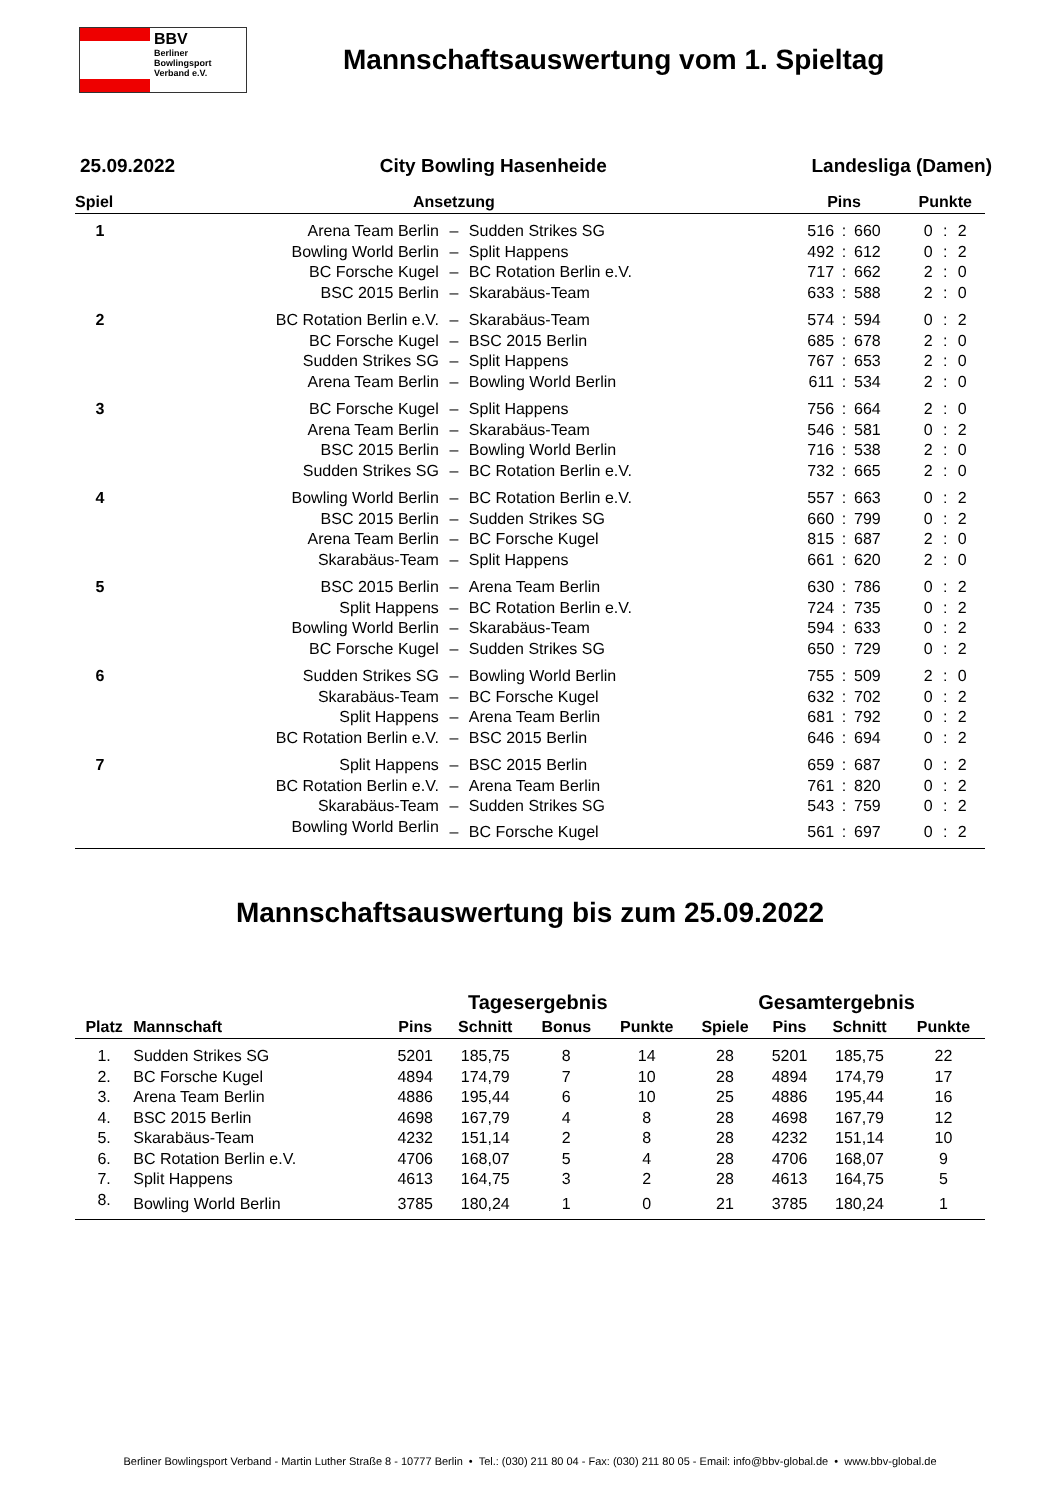BBV
Berliner
Bowlingsport
Verband e.V.
Mannschaftsauswertung vom 1. Spieltag
25.09.2022 City Bowling Hasenheide Landesliga (Damen)
| Spiel | Ansetzung | | | Pins | | | Punkte | | |
| --- | --- | --- | --- | --- | --- | --- | --- | --- | --- |
| 1 | Arena Team Berlin | – | Sudden Strikes SG | 516 | : | 660 | 0 | : | 2 |
| | Bowling World Berlin | – | Split Happens | 492 | : | 612 | 0 | : | 2 |
| | BC Forsche Kugel | – | BC Rotation Berlin e.V. | 717 | : | 662 | 2 | : | 0 |
| | BSC 2015 Berlin | – | Skarabäus-Team | 633 | : | 588 | 2 | : | 0 |
| 2 | BC Rotation Berlin e.V. | – | Skarabäus-Team | 574 | : | 594 | 0 | : | 2 |
| | BC Forsche Kugel | – | BSC 2015 Berlin | 685 | : | 678 | 2 | : | 0 |
| | Sudden Strikes SG | – | Split Happens | 767 | : | 653 | 2 | : | 0 |
| | Arena Team Berlin | – | Bowling World Berlin | 611 | : | 534 | 2 | : | 0 |
| 3 | BC Forsche Kugel | – | Split Happens | 756 | : | 664 | 2 | : | 0 |
| | Arena Team Berlin | – | Skarabäus-Team | 546 | : | 581 | 0 | : | 2 |
| | BSC 2015 Berlin | – | Bowling World Berlin | 716 | : | 538 | 2 | : | 0 |
| | Sudden Strikes SG | – | BC Rotation Berlin e.V. | 732 | : | 665 | 2 | : | 0 |
| 4 | Bowling World Berlin | – | BC Rotation Berlin e.V. | 557 | : | 663 | 0 | : | 2 |
| | BSC 2015 Berlin | – | Sudden Strikes SG | 660 | : | 799 | 0 | : | 2 |
| | Arena Team Berlin | – | BC Forsche Kugel | 815 | : | 687 | 2 | : | 0 |
| | Skarabäus-Team | – | Split Happens | 661 | : | 620 | 2 | : | 0 |
| 5 | BSC 2015 Berlin | – | Arena Team Berlin | 630 | : | 786 | 0 | : | 2 |
| | Split Happens | – | BC Rotation Berlin e.V. | 724 | : | 735 | 0 | : | 2 |
| | Bowling World Berlin | – | Skarabäus-Team | 594 | : | 633 | 0 | : | 2 |
| | BC Forsche Kugel | – | Sudden Strikes SG | 650 | : | 729 | 0 | : | 2 |
| 6 | Sudden Strikes SG | – | Bowling World Berlin | 755 | : | 509 | 2 | : | 0 |
| | Skarabäus-Team | – | BC Forsche Kugel | 632 | : | 702 | 0 | : | 2 |
| | Split Happens | – | Arena Team Berlin | 681 | : | 792 | 0 | : | 2 |
| | BC Rotation Berlin e.V. | – | BSC 2015 Berlin | 646 | : | 694 | 0 | : | 2 |
| 7 | Split Happens | – | BSC 2015 Berlin | 659 | : | 687 | 0 | : | 2 |
| | BC Rotation Berlin e.V. | – | Arena Team Berlin | 761 | : | 820 | 0 | : | 2 |
| | Skarabäus-Team | – | Sudden Strikes SG | 543 | : | 759 | 0 | : | 2 |
| | Bowling World Berlin | – | BC Forsche Kugel | 561 | : | 697 | 0 | : | 2 |
Mannschaftsauswertung bis zum 25.09.2022
| | | Tagesergebnis | | | | Gesamtergebnis | | | |
| --- | --- | --- | --- | --- | --- | --- | --- | --- | --- |
| Platz | Mannschaft | Pins | Schnitt | Bonus | Punkte | Spiele | Pins | Schnitt | Punkte |
| 1. | Sudden Strikes SG | 5201 | 185,75 | 8 | 14 | 28 | 5201 | 185,75 | 22 |
| 2. | BC Forsche Kugel | 4894 | 174,79 | 7 | 10 | 28 | 4894 | 174,79 | 17 |
| 3. | Arena Team Berlin | 4886 | 195,44 | 6 | 10 | 25 | 4886 | 195,44 | 16 |
| 4. | BSC 2015 Berlin | 4698 | 167,79 | 4 | 8 | 28 | 4698 | 167,79 | 12 |
| 5. | Skarabäus-Team | 4232 | 151,14 | 2 | 8 | 28 | 4232 | 151,14 | 10 |
| 6. | BC Rotation Berlin e.V. | 4706 | 168,07 | 5 | 4 | 28 | 4706 | 168,07 | 9 |
| 7. | Split Happens | 4613 | 164,75 | 3 | 2 | 28 | 4613 | 164,75 | 5 |
| 8. | Bowling World Berlin | 3785 | 180,24 | 1 | 0 | 21 | 3785 | 180,24 | 1 |
Berliner Bowlingsport Verband - Martin Luther Straße 8 - 10777 Berlin • Tel.: (030) 211 80 04 - Fax: (030) 211 80 05 - Email: info@bbv-global.de • www.bbv-global.de